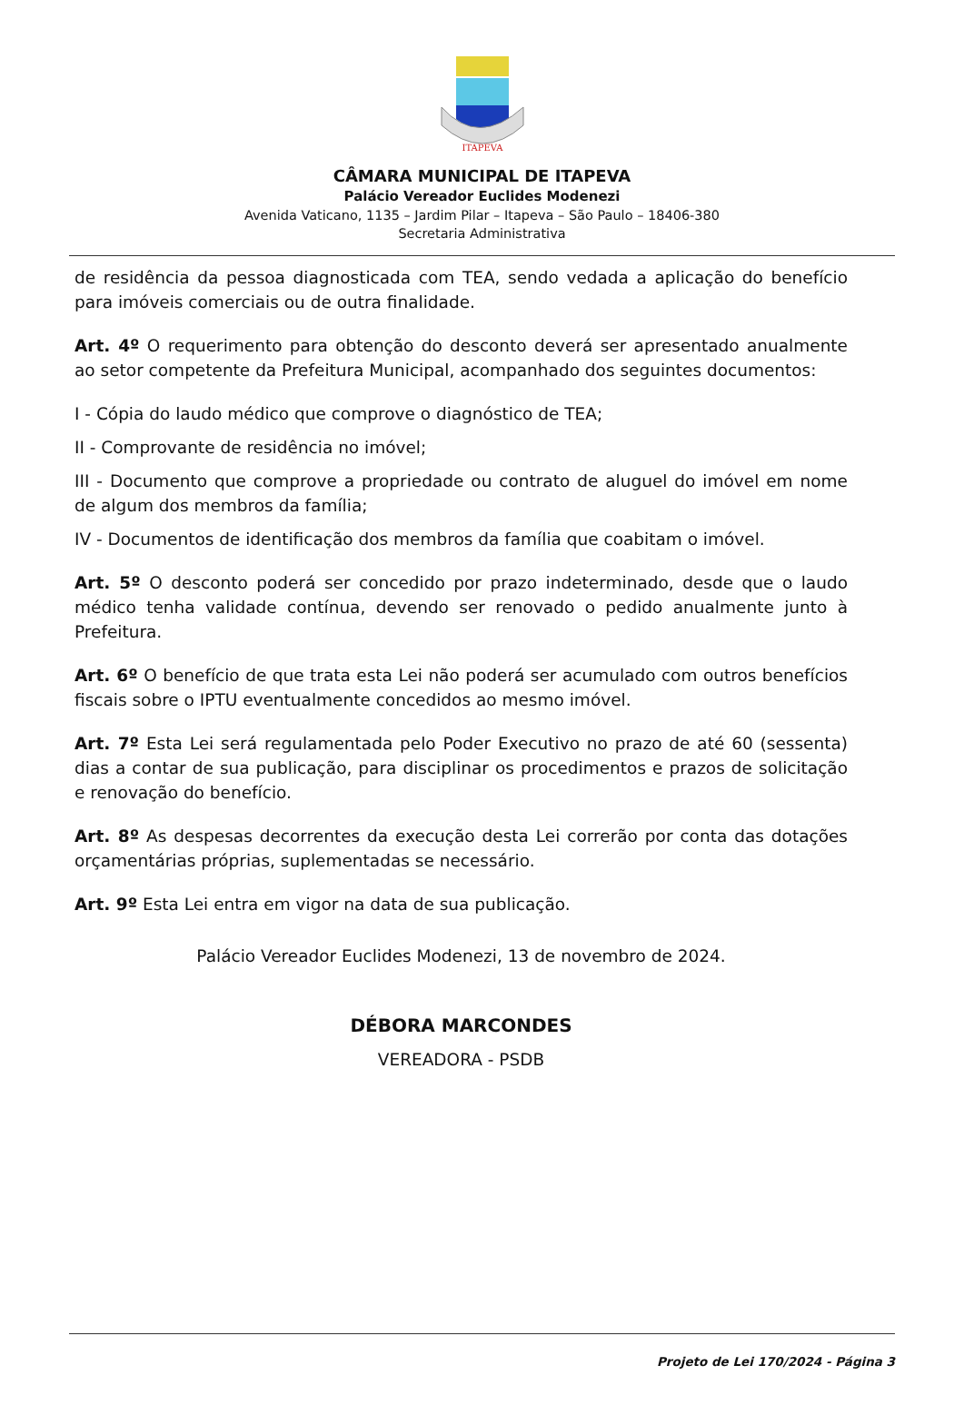ITAPEVA
CÂMARA MUNICIPAL DE ITAPEVA
Palácio Vereador Euclides Modenezi
Avenida Vaticano, 1135 – Jardim Pilar – Itapeva – São Paulo – 18406-380
Secretaria Administrativa
de residência da pessoa diagnosticada com TEA, sendo vedada a aplicação do benefício para imóveis comerciais ou de outra finalidade.
Art. 4º O requerimento para obtenção do desconto deverá ser apresentado anualmente ao setor competente da Prefeitura Municipal, acompanhado dos seguintes documentos:
I - Cópia do laudo médico que comprove o diagnóstico de TEA;
II - Comprovante de residência no imóvel;
III - Documento que comprove a propriedade ou contrato de aluguel do imóvel em nome de algum dos membros da família;
IV - Documentos de identificação dos membros da família que coabitam o imóvel.
Art. 5º O desconto poderá ser concedido por prazo indeterminado, desde que o laudo médico tenha validade contínua, devendo ser renovado o pedido anualmente junto à Prefeitura.
Art. 6º O benefício de que trata esta Lei não poderá ser acumulado com outros benefícios fiscais sobre o IPTU eventualmente concedidos ao mesmo imóvel.
Art. 7º Esta Lei será regulamentada pelo Poder Executivo no prazo de até 60 (sessenta) dias a contar de sua publicação, para disciplinar os procedimentos e prazos de solicitação e renovação do benefício.
Art. 8º As despesas decorrentes da execução desta Lei correrão por conta das dotações orçamentárias próprias, suplementadas se necessário.
Art. 9º Esta Lei entra em vigor na data de sua publicação.
Palácio Vereador Euclides Modenezi, 13 de novembro de 2024.
DÉBORA MARCONDES
VEREADORA - PSDB
Projeto de Lei 170/2024 - Página 3